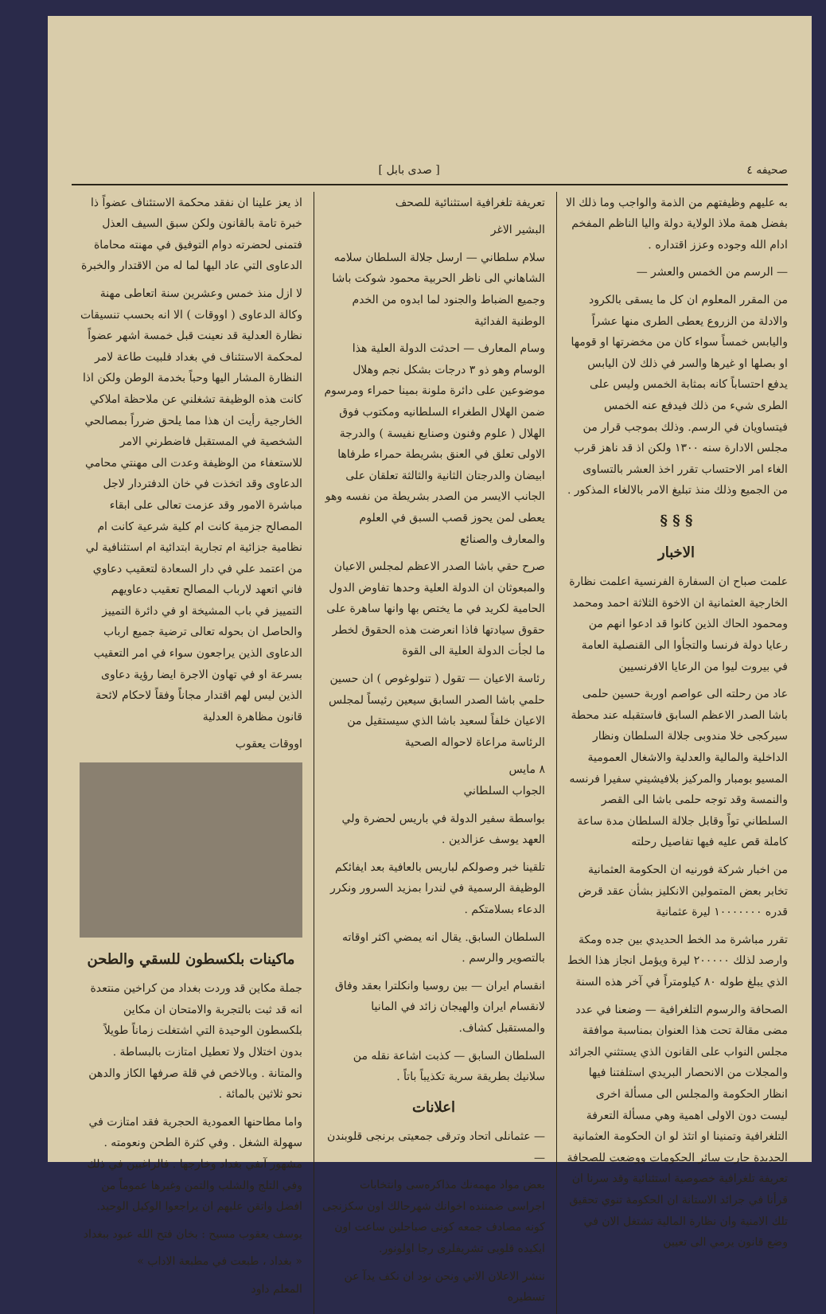صحيفه ٤ [ صدى بابل ]
به عليهم وظيفتهم من الذمة والواجب وما ذلك الا بفضل همة ملاذ الولاية دولة واليا الناظم المفخم ادام الله وجوده وعزز اقتداره .
— الرسم من الخمس والعشر —
من المقرر المعلوم ان كل ما يسقى بالكرود والادلة من الزروع يعطى الطرى منها عشراً واليابس خمساً سواء كان من مخضرتها او قومها او بصلها او غيرها والسر في ذلك لان اليابس يدفع احتساباً كانه بمثابة الخمس وليس على الطرى شيء من ذلك فيدفع عنه الخمس فيتساويان في الرسم. وذلك بموجب قرار من مجلس الادارة سنه ١٣٠٠ ولكن اذ قد ناهز قرب الغاء امر الاحتساب تقرر اخذ العشر بالتساوى من الجميع وذلك منذ تبليغ الامر بالالغاء المذكور .
§ § §
الاخبار
علمت صباح ان السفارة الفرنسية اعلمت نظارة الخارجية العثمانية ان الاخوة الثلاثة احمد ومحمد ومحمود الحاك الذين كانوا قد ادعوا انهم من رعايا دولة فرنسا والتجأوا الى القنصلية العامة في بيروت ليوا من الرعايا الافرنسيين
عاد من رحلته الى عواصم اوربة حسين حلمى باشا الصدر الاعظم السابق فاستقبله عند محطة سيركجى خلا مندوبى جلالة السلطان ونظار الداخلية والمالية والعدلية والاشغال العمومية المسيو بومبار والمركيز بلافيشيني سفيرا فرنسه والنمسة وقد توجه حلمى باشا الى القصر السلطاني تواً وقابل جلالة السلطان مدة ساعة كاملة قص عليه فيها تفاصيل رحلته
من اخبار شركة فورنيه ان الحكومة العثمانية تخابر بعض المتمولين الانكليز بشأن عقد قرض قدره ١٠٠٠٠٠٠٠ ليرة عثمانية
تقرر مباشرة مد الخط الحديدي بين جده ومكة وارصد لذلك ٢٠٠٠٠٠ ليرة ويؤمل انجاز هذا الخط الذي يبلغ طوله ٨٠ كيلومتراً في آخر هذه السنة
الصحافة والرسوم التلغرافية — وضعنا في عدد مضى مقالة تحت هذا العنوان بمناسبة موافقة مجلس النواب على القانون الذي يستثني الجرائد والمجلات من الانحصار البريدي استلفتنا فيها انظار الحكومة والمجلس الى مسألة اخرى ليست دون الاولى اهمية وهي مسألة التعرفة التلغرافية وتمنينا او اتئذ لو ان الحكومة العثمانية الجديدة جارت سائر الحكومات ووضعت للصحافة تعريفة تلغرافية خصوصية استثنائية وقد سرنا ان قرأنا في جرائد الاستانة ان الحكومة تنوي تحقيق تلك الامنية وان نظارة المالية تشتغل الان في وضع قانون يرمي الى تعيين
تعريفة تلغرافية استثنائية للصحف
البشير الاغر
سلام سلطاني — ارسل جلالة السلطان سلامه الشاهاني الى ناظر الحربية محمود شوكت باشا وجميع الضباط والجنود لما ابدوه من الخدم الوطنية الفدائية
وسام المعارف — احدثت الدولة العلية هذا الوسام وهو ذو ٣ درجات بشكل نجم وهلال موضوعين على دائرة ملونة بمينا حمراء ومرسوم ضمن الهلال الطغراء السلطانيه ومكتوب فوق الهلال ( علوم وفنون وصنايع نفيسة ) والدرجة الاولى تعلق في العنق بشريطة حمراء طرفاها ابيضان والدرجتان الثانية والثالثة تعلقان على الجانب الايسر من الصدر بشريطة من نفسه وهو يعطى لمن يحوز قصب السبق في العلوم والمعارف والصنائع
صرح حقي باشا الصدر الاعظم لمجلس الاعيان والمبعوثان ان الدولة العلية وحدها تفاوض الدول الحامية لكريد في ما يختص بها وانها ساهرة على حقوق سيادتها فاذا انعرضت هذه الحقوق لخطر ما لجأت الدولة العلية الى القوة
رئاسة الاعيان — تقول ( تنولوغوص ) ان حسين حلمي باشا الصدر السابق سيعين رئيساً لمجلس الاعيان خلفاً لسعيد باشا الذي سيستقيل من الرئاسة مراعاة لاحواله الصحية
٨ مايس
الجواب السلطاني
بواسطة سفير الدولة في باريس لحضرة ولي العهد يوسف عزالدين .
تلقينا خبر وصولكم لباريس بالعافية بعد ايفائكم الوظيفة الرسمية في لندرا بمزيد السرور ونكرر الدعاء بسلامتكم .
السلطان السابق. يقال انه يمضي اكثر اوقاته بالتصوير والرسم .
انقسام ايران — بين روسيا وانكلترا بعقد وفاق لانقسام ايران والهيجان زائد في المانيا والمستقبل كشاف.
السلطان السابق — كذبت اشاعة نقله من سلانيك بطريقة سرية تكذيباً باتاً .
اعلانات
— عثمانلى اتحاد وترقى جمعيتى برنجى قلوبندن —
بعض مواد مهمه‌نك مذاكره‌سى وانتخابات اجراسى ضمننده اخوانك شهرحالك اون سكزنجى كونه مصادف جمعه كونى صباحلين ساعت اون ايكيده قلوبى تشريفلرى رجا اولونور.
ننشر الاعلان الاتي ونحن نود ان نكف يدآ عن تسطيره
اذ يعز علينا ان نفقد محكمة الاستئناف عضواً ذا خبرة تامة بالقانون ولكن سبق السيف العذل فتمنى لحضرته دوام التوفيق في مهنته محاماة الدعاوى التي عاد اليها لما له من الاقتدار والخبرة
لا ازل منذ خمس وعشرين سنة اتعاطى مهنة وكالة الدعاوى ( اووقات ) الا انه بحسب تنسيقات نظارة العدلية قد نعينت قبل خمسة اشهر عضواً لمحكمة الاستئناف في بغداد فلبيت طاعة لامر النظارة المشار اليها وحباً بخدمة الوطن ولكن اذا كانت هذه الوظيفة تشغلني عن ملاحظة املاكي الخارجية رأيت ان هذا مما يلحق ضرراً بمصالحي الشخصية في المستقبل فاضطرني الامر للاستعفاء من الوظيفة وعدت الى مهنتي محامي الدعاوى وقد اتخذت في خان الدفتردار لاجل مباشرة الامور وقد عزمت تعالى على ابقاء المصالح جزمية كانت ام كلية شرعية كانت ام نظامية جزائية ام تجارية ابتدائية ام استئنافية لي من اعتمد علي في دار السعادة لتعقيب دعاوي فاني اتعهد لارباب المصالح تعقيب دعاويهم التمييز في باب المشيخة او في دائرة التمييز والحاصل ان بحوله تعالى ترضية جميع ارباب الدعاوى الذين يراجعون سواء في امر التعقيب بسرعة او في تهاون الاجرة ايضا رؤية دعاوى الذين ليس لهم اقتدار مجاناً وفقاً لاحكام لائحة قانون مظاهرة العدلية
اووقات يعقوب
ماكينات بلكسطون للسقي والطحن
جملة مكاين قد وردت بغداد من كراخين منتعدة انه قد ثبت بالتجربة والامتحان ان مكاين بلكسطون الوحيدة التي اشتغلت زماناً طويلاً بدون اختلال ولا تعطيل امتازت بالبساطة . والمتانة . وبالاخص في قلة صرفها الكاز والدهن نحو ثلاثين بالمائة .
واما مطاحنها العمودية الحجرية فقد امتازت في سهولة الشغل . وفي كثرة الطحن ونعومته . مشهور آنفي بغداد وخارجها . فالراغبين في ذلك وفي التلج والشلب والتمن وغيرها عموماً من افضل واتقن عليهم ان يراجعوا الوكيل الوحيد.
يوسف يعقوب مسيح : بخان فتح الله عبود ببغداد
« بغداد ، طبعت في مطبعة الاداب »
المعلم داود